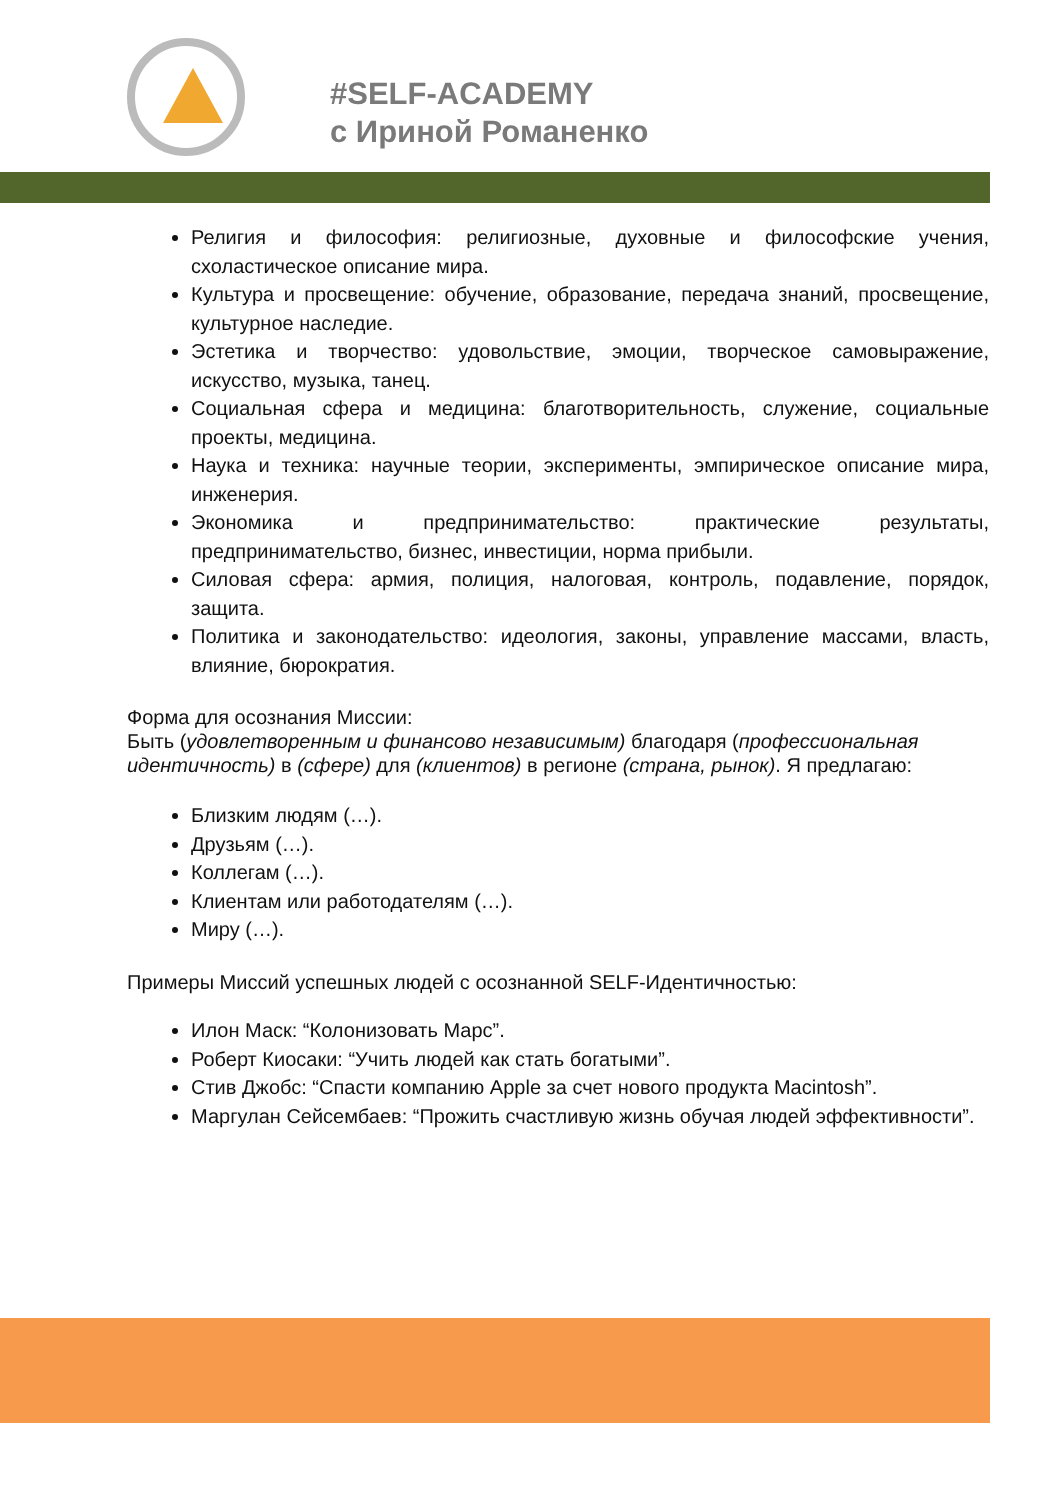#SELF-ACADEMY
с Ириной Романенко
Религия и философия: религиозные, духовные и философские учения, схоластическое описание мира.
Культура и просвещение: обучение, образование, передача знаний, просвещение, культурное наследие.
Эстетика и творчество: удовольствие, эмоции, творческое самовыражение, искусство, музыка, танец.
Социальная сфера и медицина: благотворительность, служение, социальные проекты, медицина.
Наука и техника: научные теории, эксперименты, эмпирическое описание мира, инженерия.
Экономика и предпринимательство: практические результаты, предпринимательство, бизнес, инвестиции, норма прибыли.
Силовая сфера: армия, полиция, налоговая, контроль, подавление, порядок, защита.
Политика и законодательство: идеология, законы, управление массами, власть, влияние, бюрократия.
Форма для осознания Миссии:
Быть (удовлетворенным и финансово независимым) благодаря (профессиональная идентичность) в (сфере) для (клиентов) в регионе (страна, рынок). Я предлагаю:
Близким людям (…).
Друзьям (…).
Коллегам (…).
Клиентам или работодателям (…).
Миру (…).
Примеры Миссий успешных людей с осознанной SELF-Идентичностью:
Илон Маск: “Колонизовать Марс”.
Роберт Киосаки: “Учить людей как стать богатыми”.
Стив Джобс: “Спасти компанию Apple за счет нового продукта Macintosh”.
Маргулан Сейсембаев: “Прожить счастливую жизнь обучая людей эффективности”.